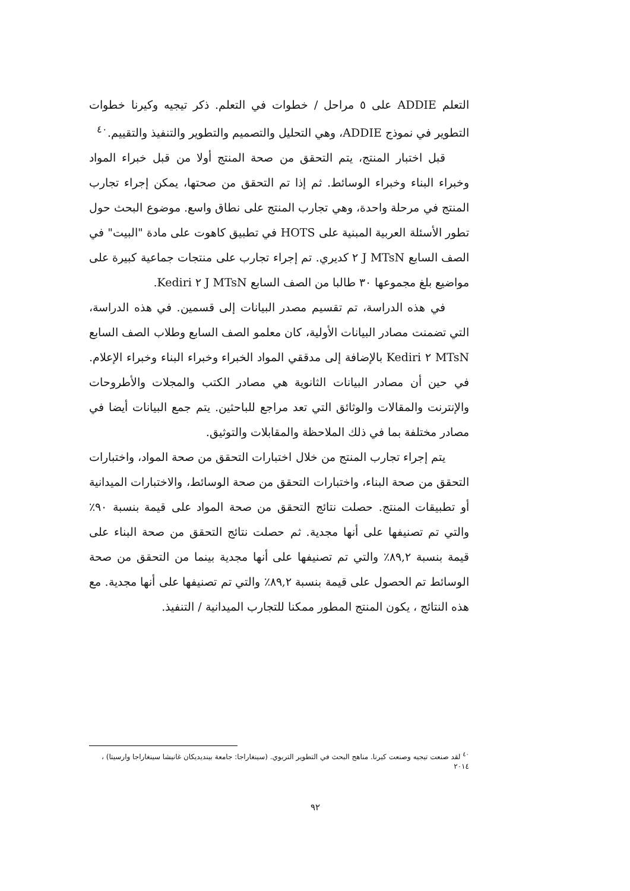التعلم ADDIE على ٥ مراحل / خطوات في التعلم. ذكر تيجيه وكيرنا خطوات التطوير في نموذج ADDIE، وهي التحليل والتصميم والتطوير والتنفيذ والتقييم.<sup>٤٠</sup>
قبل اختبار المنتج، يتم التحقق من صحة المنتج أولا من قبل خبراء المواد وخبراء البناء وخبراء الوسائط. ثم إذا تم التحقق من صحتها، يمكن إجراء تجارب المنتج في مرحلة واحدة، وهي تجارب المنتج على نطاق واسع. موضوع البحث حول تطور الأسئلة العربية المبنية على HOTS في تطبيق كاهوت على مادة "البيت" في الصف السابع J MTsN ٢ كديري. تم إجراء تجارب على منتجات جماعية كبيرة على مواضيع بلغ مجموعها ٣٠ طالبا من الصف السابع J MTsN ٢ Kediri.
في هذه الدراسة، تم تقسيم مصدر البيانات إلى قسمين. في هذه الدراسة، التي تضمنت مصادر البيانات الأولية، كان معلمو الصف السابع وطلاب الصف السابع MTsN ٢ Kediri بالإضافة إلى مدققي المواد الخبراء وخبراء البناء وخبراء الإعلام. في حين أن مصادر البيانات الثانوية هي مصادر الكتب والمجلات والأطروحات والإنترنت والمقالات والوثائق التي تعد مراجع للباحثين. يتم جمع البيانات أيضا في مصادر مختلفة بما في ذلك الملاحظة والمقابلات والتوثيق.
يتم إجراء تجارب المنتج من خلال اختبارات التحقق من صحة المواد، واختبارات التحقق من صحة البناء، واختبارات التحقق من صحة الوسائط، والاختبارات الميدانية أو تطبيقات المنتج. حصلت نتائج التحقق من صحة المواد على قيمة بنسبة ٩٠٪ والتي تم تصنيفها على أنها مجدية. ثم حصلت نتائج التحقق من صحة البناء على قيمة بنسبة ٨٩,٢٪ والتي تم تصنيفها على أنها مجدية بينما من التحقق من صحة الوسائط تم الحصول على قيمة بنسبة ٨٩,٢٪ والتي تم تصنيفها على أنها مجدية. مع هذه النتائج ، يكون المنتج المطور ممكنا للتجارب الميدانية / التنفيذ.
<sup>٤٠</sup> لقد صنعت تيجيه وصنعت كيرنا. مناهج البحث في التطوير التربوي. (سينغاراجا: جامعة بينديديكان غانيشا سينغاراجا وارسيتا) ، ٢٠١٤
٩٢